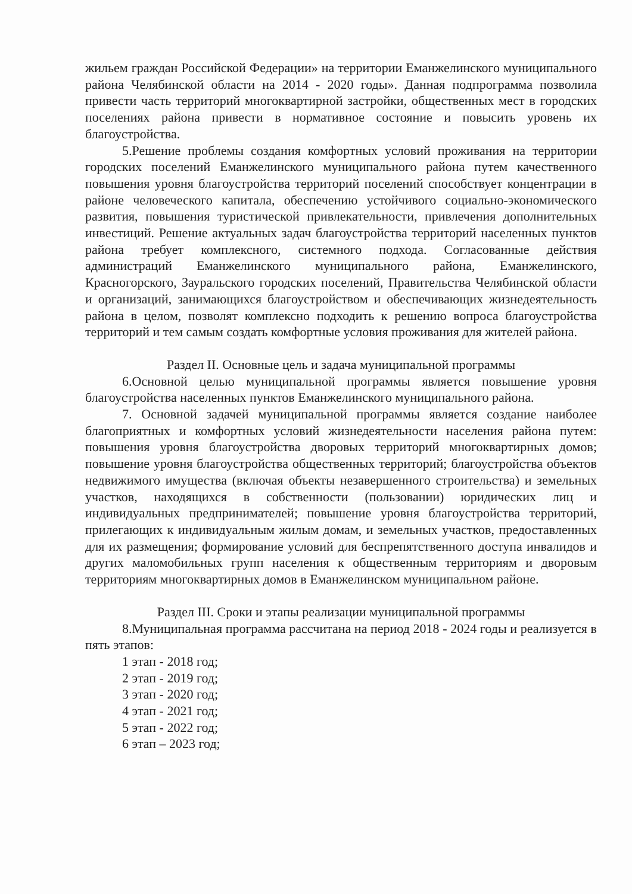жильем граждан Российской Федерации» на территории Еманжелинского муниципального района Челябинской области на 2014 - 2020 годы». Данная подпрограмма позволила привести часть территорий многоквартирной застройки, общественных мест в городских поселениях района привести в нормативное состояние и повысить уровень их благоустройства.
5.Решение проблемы создания комфортных условий проживания на территории городских поселений Еманжелинского муниципального района путем качественного повышения уровня благоустройства территорий поселений способствует концентрации в районе человеческого капитала, обеспечению устойчивого социально-экономического развития, повышения туристической привлекательности, привлечения дополнительных инвестиций. Решение актуальных задач благоустройства территорий населенных пунктов района требует комплексного, системного подхода. Согласованные действия администраций Еманжелинского муниципального района, Еманжелинского, Красногорского, Зауральского городских поселений, Правительства Челябинской области и организаций, занимающихся благоустройством и обеспечивающих жизнедеятельность района в целом, позволят комплексно подходить к решению вопроса благоустройства территорий и тем самым создать комфортные условия проживания для жителей района.
Раздел II. Основные цель и задача муниципальной программы
6.Основной целью муниципальной программы является повышение уровня благоустройства населенных пунктов Еманжелинского муниципального района.
7. Основной задачей муниципальной программы является создание наиболее благоприятных и комфортных условий жизнедеятельности населения района путем: повышения уровня благоустройства дворовых территорий многоквартирных домов; повышение уровня благоустройства общественных территорий; благоустройства объектов недвижимого имущества (включая объекты незавершенного строительства) и земельных участков, находящихся в собственности (пользовании) юридических лиц и индивидуальных предпринимателей; повышение уровня благоустройства территорий, прилегающих к индивидуальным жилым домам, и земельных участков, предоставленных для их размещения; формирование условий для беспрепятственного доступа инвалидов и других маломобильных групп населения к общественным территориям и дворовым территориям многоквартирных домов в Еманжелинском муниципальном районе.
Раздел III. Сроки и этапы реализации муниципальной программы
8.Муниципальная программа рассчитана на период 2018 - 2024 годы и реализуется в пять этапов:
1 этап - 2018 год;
2 этап - 2019 год;
3 этап - 2020 год;
4 этап - 2021 год;
5 этап - 2022 год;
6 этап – 2023 год;